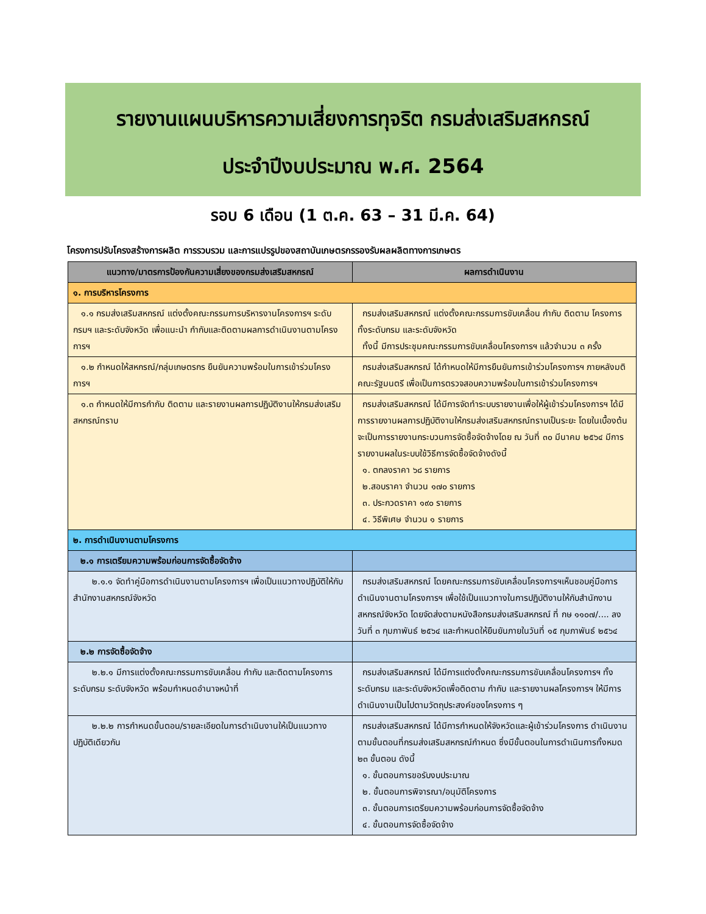รายงานแผนบริหารความเสี่ยงการทุจริต กรมส่งเสริมสหกรณ์
ประจำปีงบประมาณ พ.ศ. 2564
รอบ 6 เดือน (1 ต.ค. 63 – 31 มี.ค. 64)
โครงการปรับโครงสร้างการผลิต การรวบรวม และการแปรรูปของสถาบันเกษตรกรรองรับผลผลิตทางการเกษตร
| แนวทาง/มาตรการป้องกันความเสี่ยงของกรมส่งเสริมสหกรณ์ | ผลการดำเนินงาน |
| --- | --- |
| ๑. การบริหารโครงการ | |
| ๑.๑ กรมส่งเสริมสหกรณ์ แต่งตั้งคณะกรรมการบริหารงานโครงการฯ ระดับกรมฯ และระดับจังหวัด เพื่อแนะนำ กำกับและติดตามผลการดำเนินงานตามโครงการฯ | กรมส่งเสริมสหกรณ์ แต่งตั้งคณะกรรมการขับเคลื่อน กำกับ ติดตาม โครงการ ทั้งระดับกรม และระดับจังหวัด ทั้งนี้ มีการประชุมคณะกรรมการขับเคลื่อนโครงการฯ แล้วจำนวน ๓ ครั้ง |
| ๑.๒ กำหนดให้สหกรณ์/กลุ่มเกษตรกร ยืนยันความพร้อมในการเข้าร่วมโครงการฯ | กรมส่งเสริมสหกรณ์ ได้กำหนดให้มีการยืนยันการเข้าร่วมโครงการฯ ภายหลังมติคณะรัฐมนตรี เพื่อเป็นการตรวจสอบความพร้อมในการเข้าร่วมโครงการฯ |
| ๑.๓ กำหนดให้มีการกำกับ ติดตาม และรายงานผลการปฏิบัติงานให้กรมส่งเสริมสหกรณ์ทราบ | กรมส่งเสริมสหกรณ์ ได้มีการจัดทำระบบรายงานเพื่อให้ผู้เข้าร่วมโครงการฯ ได้มีการรายงานผลการปฏิบัติงานให้กรมส่งเสริมสหกรณ์ทราบเป็นระยะ โดยในเบื้องต้นจะเป็นการรายงานกระบวนการจัดซื้อจัดจ้างโดย ณ วันที่ ๓๐ มีนาคม ๒๕๖๔ มีการรายงานผลในระบบใช้วิธีการจัดซื้อจัดจ้างดังนี้ ๑. ตกลงราคา ๖๘ รายการ ๒.สอบราคา จำนวน ๑๗๐ รายการ ๓. ประกวดราคา ๑๙๐ รายการ ๔. วิธีพิเศษ จำนวน ๑ รายการ |
| ๒. การดำเนินงานตามโครงการ | |
| ๒.๑ การเตรียมความพร้อมก่อนการจัดซื้อจัดจ้าง | |
| ๒.๑.๑ จัดทำคู่มือการดำเนินงานตามโครงการฯ เพื่อเป็นแนวทางปฏิบัติให้กับสำนักงานสหกรณ์จังหวัด | กรมส่งเสริมสหกรณ์ โดยคณะกรรมการขับเคลื่อนโครงการฯเห็นชอบคู่มือการดำเนินงานตามโครงการฯ เพื่อใช้เป็นแนวทางในการปฏิบัติงานให้กับสำนักงานสหกรณ์จังหวัด โดยจัดส่งตามหนังสือกรมส่งเสริมสหกรณ์ ที่ กษ ๑๑๐๗/.... ลงวันที่ ๓ กุมภาพันธ์ ๒๕๖๔ และกำหนดให้ยืนยันภายในวันที่ ๑๕ กุมภาพันธ์ ๒๕๖๔ |
| ๒.๒ การจัดซื้อจัดจ้าง | |
| ๒.๒.๑ มีการแต่งตั้งคณะกรรมการขับเคลื่อน กำกับ และติดตามโครงการ ระดับกรม ระดับจังหวัด พร้อมกำหนดอำนาจหน้าที่ | กรมส่งเสริมสหกรณ์ ได้มีการแต่งตั้งคณะกรรมการขับเคลื่อนโครงการฯ ทั้งระดับกรม และระดับจังหวัดเพื่อติดตาม กำกับ และรายงานผลโครงการฯ ให้มีการดำเนินงานเป็นไปตามวัตถุประสงค์ของโครงการ ๆ |
| ๒.๒.๒ การกำหนดขั้นตอน/รายละเอียดในการดำเนินงานให้เป็นแนวทางปฏิบัติเดียวกัน | กรมส่งเสริมสหกรณ์ ได้มีการกำหนดให้จังหวัดและผู้เข้าร่วมโครงการ ดำเนินงานตามขั้นตอนที่กรมส่งเสริมสหกรณ์กำหนด ซึ่งมีขั้นตอนในการดำเนินการทั้งหมด ๒๓ ขั้นตอน ดังนี้ ๑. ขั้นตอนการขอรับงบประมาณ ๒. ขั้นตอนการพิจารณา/อนุมัติโครงการ ๓. ขั้นตอนการเตรียมความพร้อมก่อนการจัดซื้อจัดจ้าง ๔. ขั้นตอนการจัดซื้อจัดจ้าง |